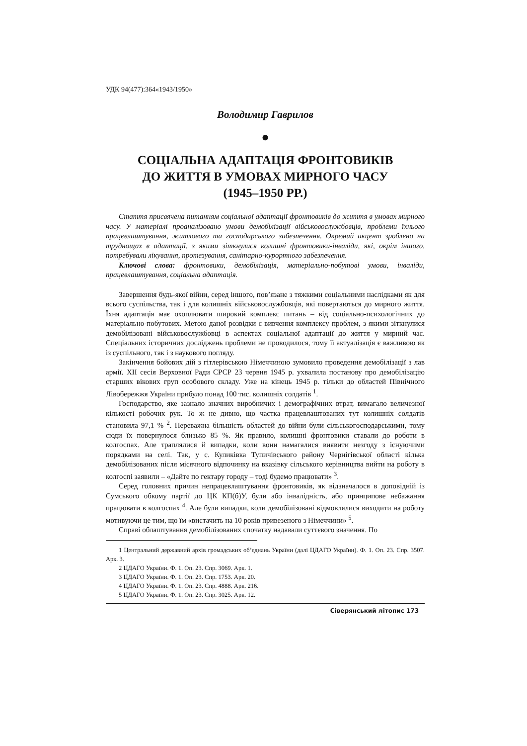УДК 94(477):364«1943/1950»
Володимир Гаврилов
●
СОЦІАЛЬНА АДАПТАЦІЯ ФРОНТОВИКІВ
ДО ЖИТТЯ В УМОВАХ МИРНОГО ЧАСУ
(1945–1950 РР.)
Стаття присвячена питанням соціальної адаптації фронтовиків до життя в умовах мирного часу. У матеріалі проаналізовано умови демобілізації військовослужбовців, проблеми їхнього працевлаштування, житлового та господарського забезпечення. Окремий акцент зроблено на труднощах в адаптації, з якими зіткнулися колишні фронтовики-інваліди, які, окрім іншого, потребували лікування, протезування, санітарно-курортного забезпечення.
Ключові слова: фронтовики, демобілізація, матеріально-побутові умови, інваліди, працевлаштування, соціальна адаптація.
Завершення будь-якої війни, серед іншого, пов’язане з тяжкими соціальними наслідками як для всього суспільства, так і для колишніх військовослужбовців, які повертаються до мирного життя. Їхня адаптація має охоплювати широкий комплекс питань – від соціально-психологічних до матеріально-побутових. Метою даної розвідки є вивчення комплексу проблем, з якими зіткнулися демобілізовані військовослужбовці в аспектах соціальної адаптації до життя у мирний час. Спеціальних історичних досліджень проблеми не проводилося, тому її актуалізація є важливою як із суспільного, так і з наукового погляду.
Закінчення бойових дій з гітлерівською Німеччиною зумовило проведення демобілізації з лав армії. XII сесія Верховної Ради СРСР 23 червня 1945 р. ухвалила постанову про демобілізацію старших вікових груп особового складу. Уже на кінець 1945 р. тільки до областей Північного Лівобережжя України прибуло понад 100 тис. колишніх солдатів <sup>1</sup>.
Господарство, яке зазнало значних виробничих і демографічних втрат, вимагало величезної кількості робочих рук. То ж не дивно, що частка працевлаштованих тут колишніх солдатів становила 97,1 % <sup>2</sup>. Переважна більшість областей до війни були сільськогосподарськими, тому сюди їх повернулося близько 85 %. Як правило, колишні фронтовики ставали до роботи в колгоспах. Але траплялися й випадки, коли вони намагалися виявити незгоду з існуючими порядками на селі. Так, у с. Куликівка Тупичівського району Чернігівської області кілька демобілізованих після місячного відпочинку на вказівку сільського керівництва вийти на роботу в колгоспі заявили – «Дайте по гектару городу – тоді будемо працювати» <sup>3</sup>.
Серед головних причин непрацевлаштування фронтовиків, як відзначалося в доповідній із Сумського обкому партії до ЦК КП(б)У, були або інвалідність, або принципове небажання працювати в колгоспах <sup>4</sup>. Але були випадки, коли демобілізовані відмовлялися виходити на роботу мотивуючи це тим, що їм «вистачить на 10 років привезеного з Німеччини» <sup>5</sup>.
Справі облаштування демобілізованих спочатку надавали суттєвого значення. По
1 Центральний державний архів громадських об’єднань України (далі ЦДАГО України). Ф. 1. Оп. 23. Спр. 3507. Арк. 3.
2 ЦДАГО України. Ф. 1. Оп. 23. Спр. 3069. Арк. 1.
3 ЦДАГО України. Ф. 1. Оп. 23. Спр. 1753. Арк. 20.
4 ЦДАГО України. Ф. 1. Оп. 23. Спр. 4888. Арк. 216.
5 ЦДАГО України. Ф. 1. Оп. 23. Спр. 3025. Арк. 12.
Сіверянський літопис 173